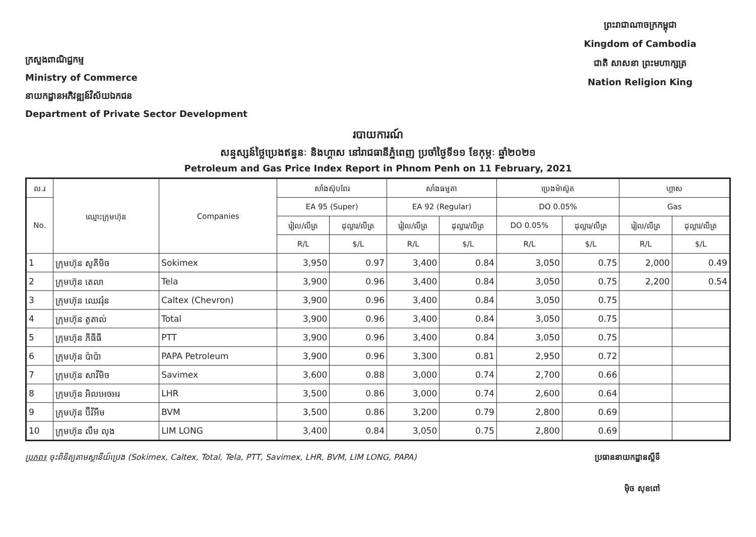ក្រសួងពាណិជ្ជកម្ម
Ministry of Commerce
នាយកដ្ឋានអភិវឌ្ឍន៍វិស័យឯកជន
Department of Private Sector Development
ព្រះរាជាណាចក្រកម្ពុជា
Kingdom of Cambodia
ជាតិ សាសនា ព្រះមហាក្សត្រ
Nation Religion King
របាយការណ៍
សន្ទស្សន៍ថ្លៃប្រេងឥន្ធនៈ និងហ្គាស នៅរាជធានីភ្នំពេញ ប្រចាំថ្ងៃទី១១ ខែកុម្ភៈ ឆ្នាំ២០២១
Petroleum and Gas Price Index Report in Phnom Penh on 11 February, 2021
| ល.រ | ឈ្មោះក្រុមហ៊ុន | Companies | សាំងស៊ុបពែរ | | សាំងធម្មតា | | ប្រេងម៉ាស៊ូត | | ហ្គាស | |
| --- | --- | --- | --- | --- | --- | --- | --- | --- | --- | --- |
| No. | | | EA 95 (Super) | | EA 92 (Regular) | | DO 0.05% | | Gas | |
| | | | រៀល/លីត្រ | ដុល្លារ/លីត្រ | រៀល/លីត្រ | ដុល្លារ/លីត្រ | DO 0.05% | ដុល្លារ/លីត្រ | រៀល/លីត្រ | ដុល្លារ/លីត្រ |
| | | | R/L | $/L | R/L | $/L | R/L | $/L | R/L | $/L |
| 1 | ក្រុមហ៊ុន សូគីមិច | Sokimex | 3,950 | 0.97 | 3,400 | 0.84 | 3,050 | 0.75 | 2,000 | 0.49 |
| 2 | ក្រុមហ៊ុន តេលា | Tela | 3,900 | 0.96 | 3,400 | 0.84 | 3,050 | 0.75 | 2,200 | 0.54 |
| 3 | ក្រុមហ៊ុន ឈេវរ៉ុន | Caltex (Chevron) | 3,900 | 0.96 | 3,400 | 0.84 | 3,050 | 0.75 | | |
| 4 | ក្រុមហ៊ុន តូតាល់ | Total | 3,900 | 0.96 | 3,400 | 0.84 | 3,050 | 0.75 | | |
| 5 | ក្រុមហ៊ុន ភីធីធី | PTT | 3,900 | 0.96 | 3,400 | 0.84 | 3,050 | 0.75 | | |
| 6 | ក្រុមហ៊ុន ប៉ាប៉ា | PAPA Petroleum | 3,900 | 0.96 | 3,300 | 0.81 | 2,950 | 0.72 | | |
| 7 | ក្រុមហ៊ុន សាវីមិច | Savimex | 3,600 | 0.88 | 3,000 | 0.74 | 2,700 | 0.66 | | |
| 8 | ក្រុមហ៊ុន អិលអេចអរ | LHR | 3,500 | 0.86 | 3,000 | 0.74 | 2,600 | 0.64 | | |
| 9 | ក្រុមហ៊ុន ប៊ីវីអឹម | BVM | 3,500 | 0.86 | 3,200 | 0.79 | 2,800 | 0.69 | | |
| 10 | ក្រុមហ៊ុន លឹម លុង | LIM LONG | 3,400 | 0.84 | 3,050 | 0.75 | 2,800 | 0.69 | | |
ប្រភព៖ ចុះពិនិត្យតាមស្ថានីយ៍ប្រេង (Sokimex, Caltex, Total, Tela, PTT, Savimex, LHR, BVM, LIM LONG, PAPA)
ប្រធាននាយកដ្ឋានស្តីទី
ម៉ិច សុខពៅ